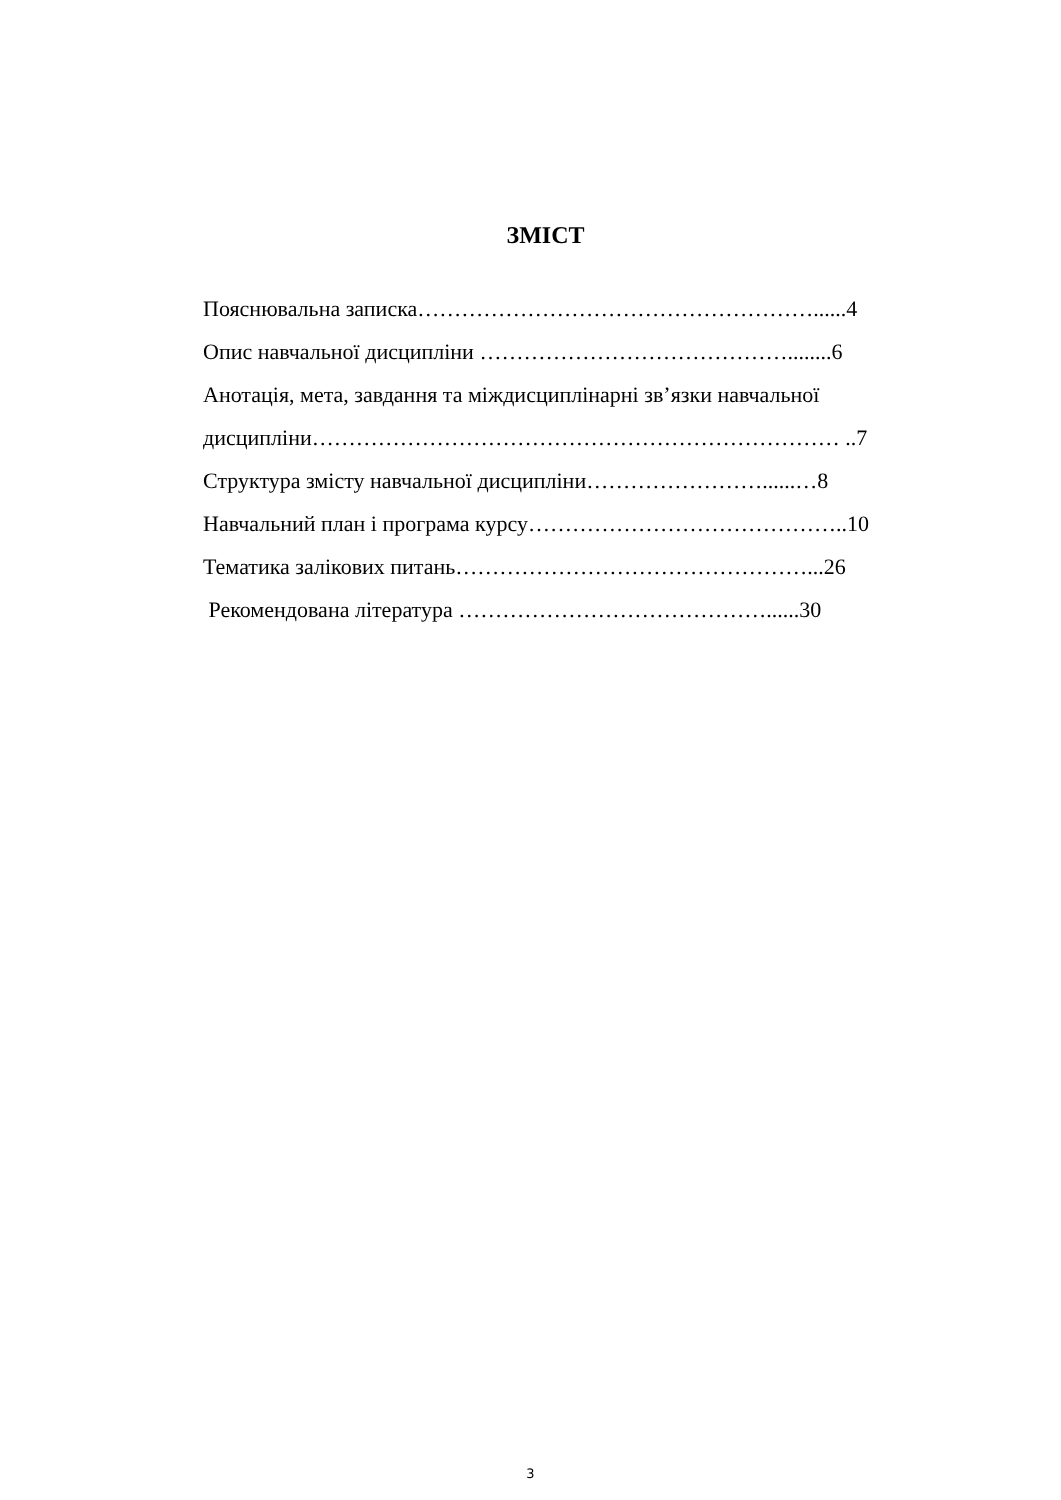ЗМІСТ
Пояснювальна записка………………………………………………......4
Опис навчальної дисципліни ……………………………………........6
Анотація, мета, завдання та міждисциплінарні зв’язки навчальної
дисципліни……………………………………………………………… ..7
Структура змісту навчальної дисципліни……………………......…8
Навчальний план і програма курсу……………………………………..10
Тематика залікових питань…………………………………………...26
Рекомендована література ……………………………………......30
3